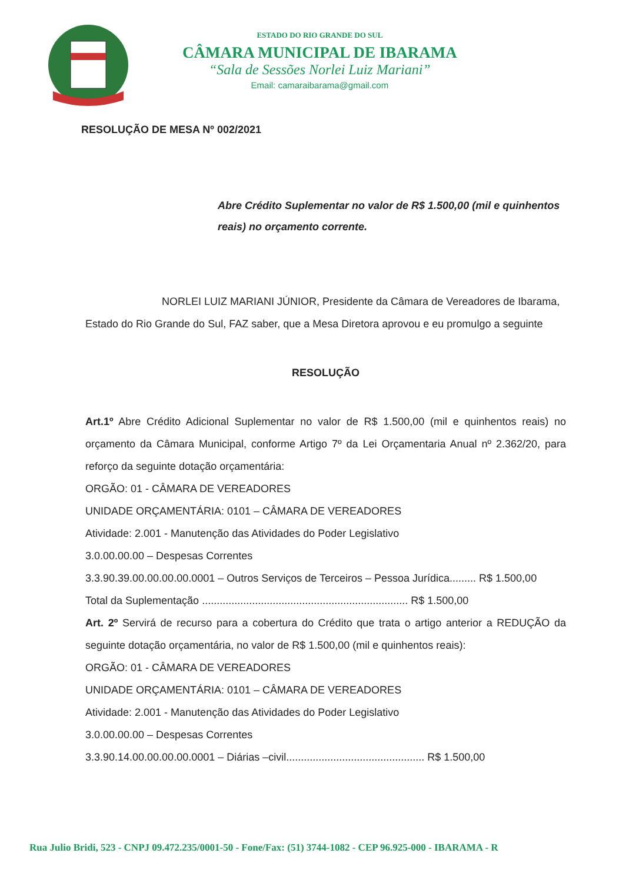ESTADO DO RIO GRANDE DO SUL
CÂMARA MUNICIPAL DE IBARAMA
“Sala de Sessões Norlei Luiz Mariani”
Email: camaraibarama@gmail.com
RESOLUÇÃO DE MESA Nº 002/2021
Abre Crédito Suplementar no valor de R$ 1.500,00 (mil e quinhentos reais) no orçamento corrente.
NORLEI LUIZ MARIANI JÚNIOR, Presidente da Câmara de Vereadores de Ibarama, Estado do Rio Grande do Sul, FAZ saber, que a Mesa Diretora aprovou e eu promulgo a seguinte
RESOLUÇÃO
Art.1º Abre Crédito Adicional Suplementar no valor de R$ 1.500,00 (mil e quinhentos reais) no orçamento da Câmara Municipal, conforme Artigo 7º da Lei Orçamentaria Anual nº 2.362/20, para reforço da seguinte dotação orçamentária:
ORGÃO: 01 - CÂMARA DE VEREADORES
UNIDADE ORÇAMENTÁRIA: 0101 – CÂMARA DE VEREADORES
Atividade: 2.001 - Manutenção das Atividades do Poder Legislativo
3.0.00.00.00 – Despesas Correntes
3.3.90.39.00.00.00.00.0001 – Outros Serviços de Terceiros – Pessoa Jurídica......... R$ 1.500,00
Total da Suplementação ...................................................................... R$ 1.500,00
Art. 2º Servirá de recurso para a cobertura do Crédito que trata o artigo anterior a REDUÇÃO da seguinte dotação orçamentária, no valor de R$ 1.500,00 (mil e quinhentos reais):
ORGÃO: 01 - CÂMARA DE VEREADORES
UNIDADE ORÇAMENTÁRIA: 0101 – CÂMARA DE VEREADORES
Atividade: 2.001 - Manutenção das Atividades do Poder Legislativo
3.0.00.00.00 – Despesas Correntes
3.3.90.14.00.00.00.00.0001 – Diárias –civil............................................... R$ 1.500,00
Rua Julio Bridi, 523 - CNPJ 09.472.235/0001-50 - Fone/Fax: (51) 3744-1082 - CEP 96.925-000 - IBARAMA - R